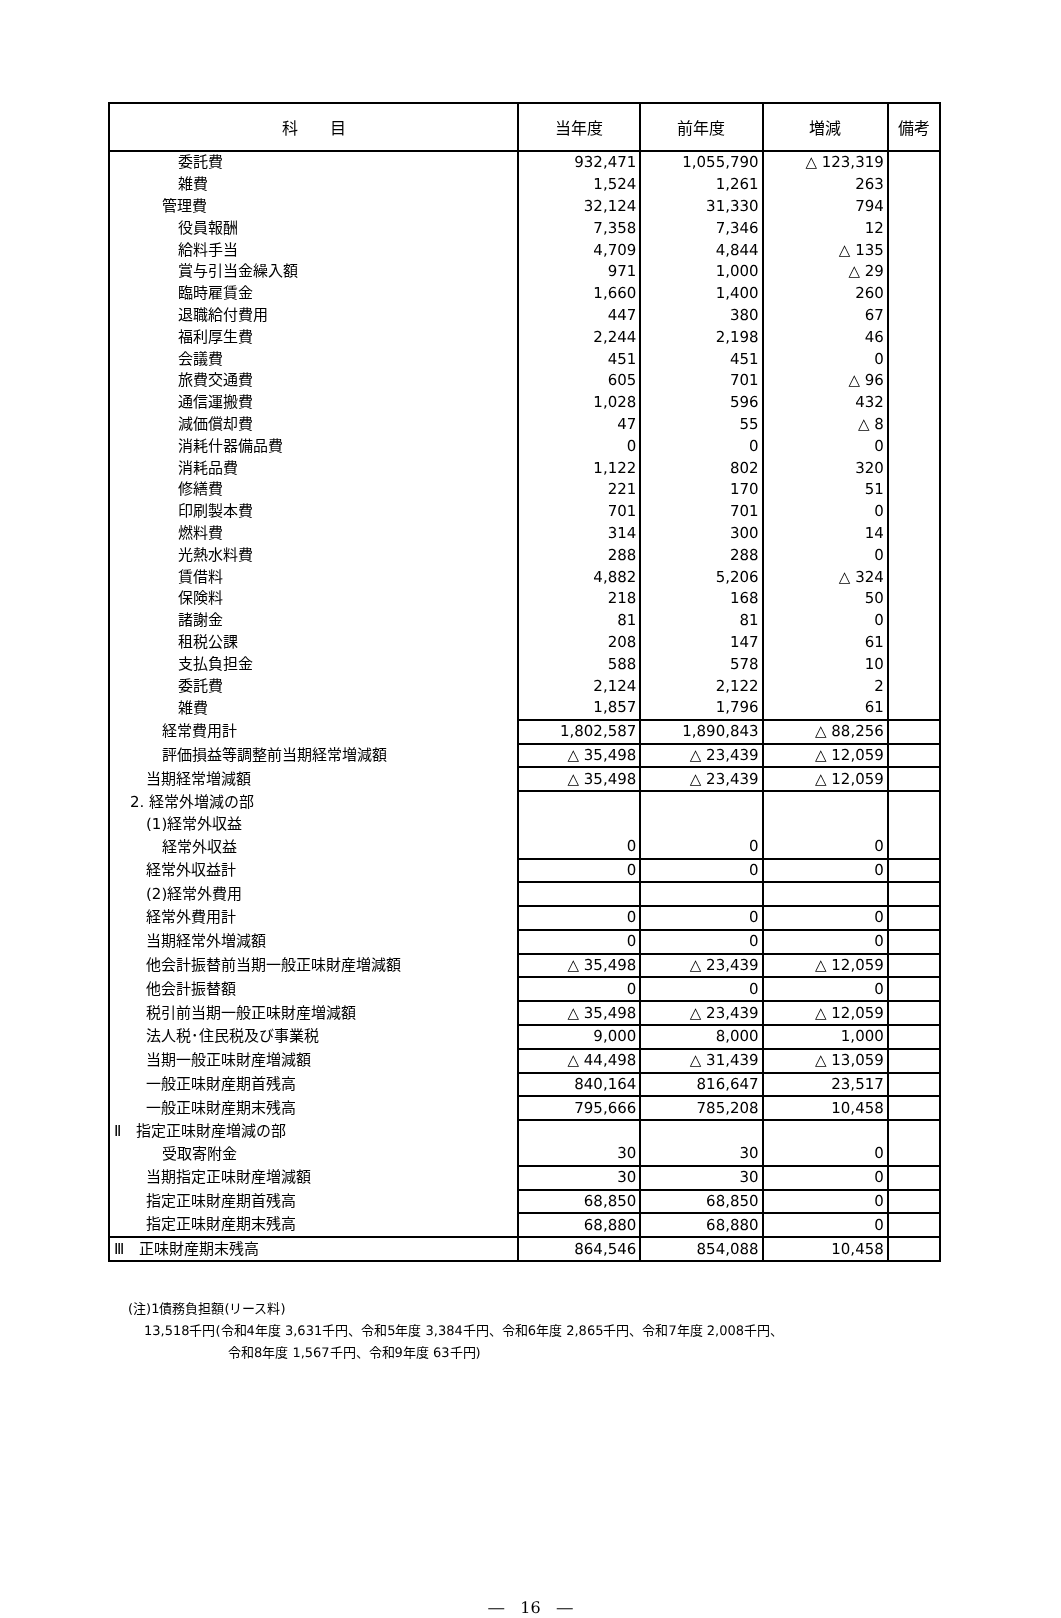| 科 目 | 当年度 | 前年度 | 増減 | 備考 |
| --- | --- | --- | --- | --- |
| 委託費 | 932,471 | 1,055,790 | △ 123,319 | |
| 雑費 | 1,524 | 1,261 | 263 | |
| 管理費 | 32,124 | 31,330 | 794 | |
| 役員報酬 | 7,358 | 7,346 | 12 | |
| 給料手当 | 4,709 | 4,844 | △ 135 | |
| 賞与引当金繰入額 | 971 | 1,000 | △ 29 | |
| 臨時雇賃金 | 1,660 | 1,400 | 260 | |
| 退職給付費用 | 447 | 380 | 67 | |
| 福利厚生費 | 2,244 | 2,198 | 46 | |
| 会議費 | 451 | 451 | 0 | |
| 旅費交通費 | 605 | 701 | △ 96 | |
| 通信運搬費 | 1,028 | 596 | 432 | |
| 減価償却費 | 47 | 55 | △ 8 | |
| 消耗什器備品費 | 0 | 0 | 0 | |
| 消耗品費 | 1,122 | 802 | 320 | |
| 修繕費 | 221 | 170 | 51 | |
| 印刷製本費 | 701 | 701 | 0 | |
| 燃料費 | 314 | 300 | 14 | |
| 光熱水料費 | 288 | 288 | 0 | |
| 賃借料 | 4,882 | 5,206 | △ 324 | |
| 保険料 | 218 | 168 | 50 | |
| 諸謝金 | 81 | 81 | 0 | |
| 租税公課 | 208 | 147 | 61 | |
| 支払負担金 | 588 | 578 | 10 | |
| 委託費 | 2,124 | 2,122 | 2 | |
| 雑費 | 1,857 | 1,796 | 61 | |
| 経常費用計 | 1,802,587 | 1,890,843 | △ 88,256 | |
| 評価損益等調整前当期経常増減額 | △ 35,498 | △ 23,439 | △ 12,059 | |
| 当期経常増減額 | △ 35,498 | △ 23,439 | △ 12,059 | |
| 2. 経常外増減の部 | | | | |
| (1)経常外収益 | | | | |
| 経常外収益 | 0 | 0 | 0 | |
| 経常外収益計 | 0 | 0 | 0 | |
| (2)経常外費用 | | | | |
| 経常外費用計 | 0 | 0 | 0 | |
| 当期経常外増減額 | 0 | 0 | 0 | |
| 他会計振替前当期一般正味財産増減額 | △ 35,498 | △ 23,439 | △ 12,059 | |
| 他会計振替額 | 0 | 0 | 0 | |
| 税引前当期一般正味財産増減額 | △ 35,498 | △ 23,439 | △ 12,059 | |
| 法人税･住民税及び事業税 | 9,000 | 8,000 | 1,000 | |
| 当期一般正味財産増減額 | △ 44,498 | △ 31,439 | △ 13,059 | |
| 一般正味財産期首残高 | 840,164 | 816,647 | 23,517 | |
| 一般正味財産期末残高 | 795,666 | 785,208 | 10,458 | |
| Ⅱ 指定正味財産増減の部 | | | | |
| 受取寄附金 | 30 | 30 | 0 | |
| 当期指定正味財産増減額 | 30 | 30 | 0 | |
| 指定正味財産期首残高 | 68,850 | 68,850 | 0 | |
| 指定正味財産期末残高 | 68,880 | 68,880 | 0 | |
| Ⅲ 正味財産期末残高 | 864,546 | 854,088 | 10,458 | |
(注)1債務負担額(リース料)
13,518千円(令和4年度 3,631千円、令和5年度 3,384千円、令和6年度 2,865千円、令和7年度 2,008千円、
令和8年度 1,567千円、令和9年度 63千円)
―　16　―